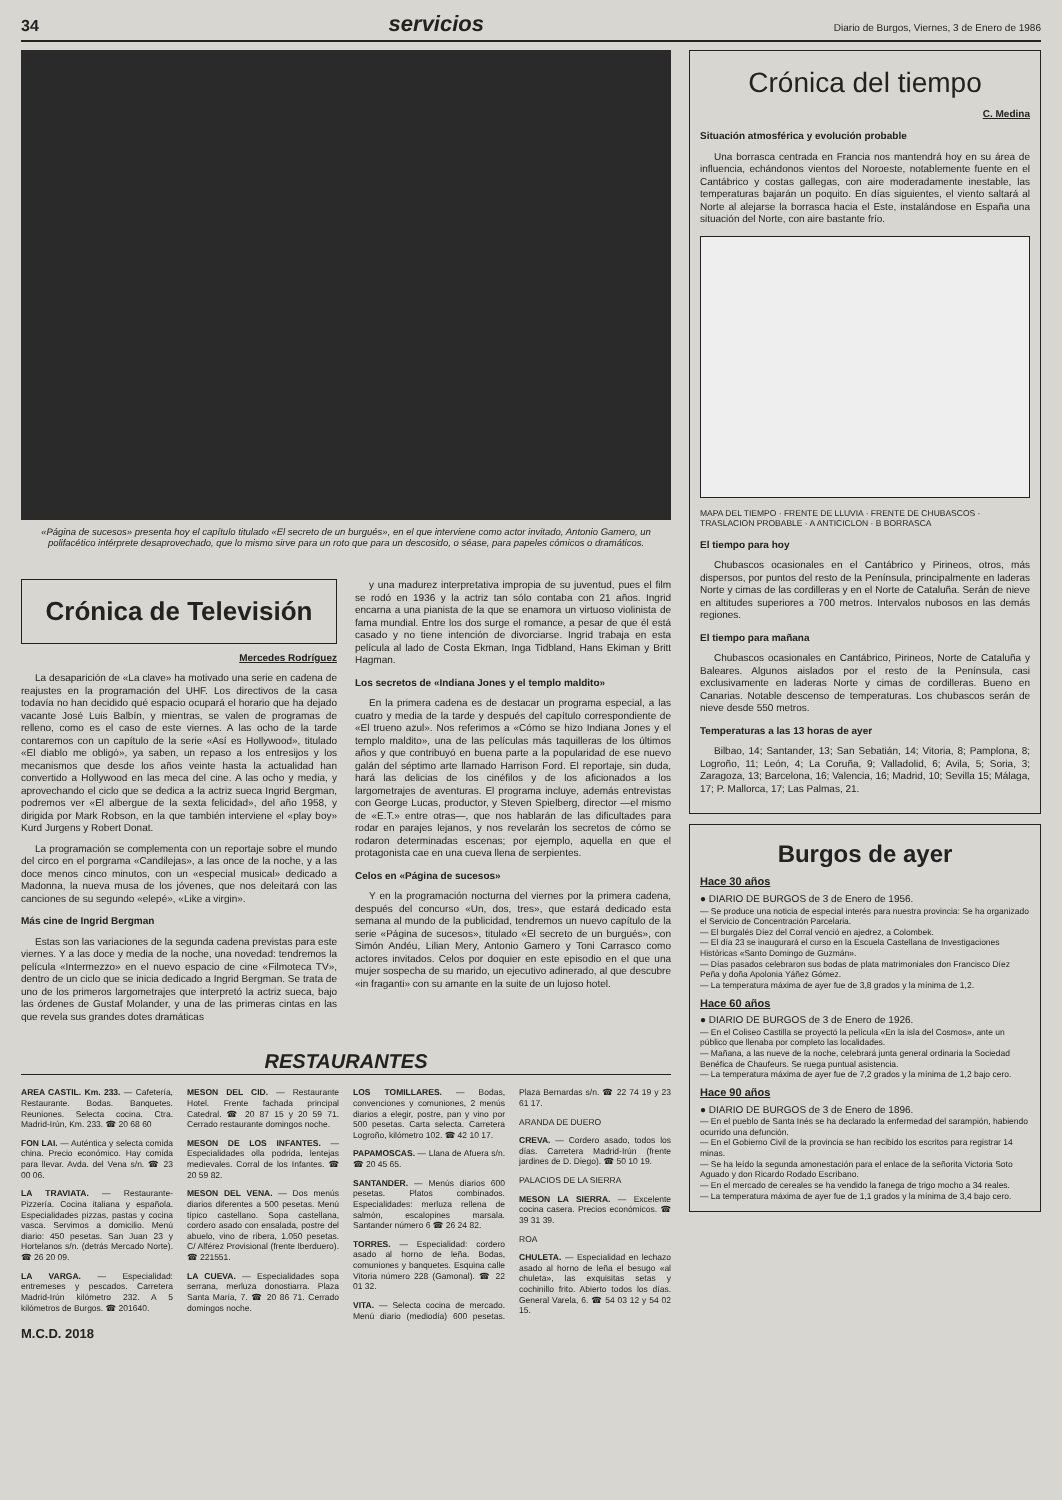34 servicios Diario de Burgos, Viernes, 3 de Enero de 1986
«Página de sucesos» presenta hoy el capítulo titulado «El secreto de un burgués», en el que interviene como actor invitado, Antonio Gamero, un polifacético intérprete desaprovechado, que lo mismo sirve para un roto que para un descosido, o séase, para papeles cómicos o dramáticos.
Crónica de Televisión
Mercedes Rodríguez
La desaparición de «La clave» ha motivado una serie en cadena de reajustes en la programación del UHF. Los directivos de la casa todavía no han decidido qué espacio ocupará el horario que ha dejado vacante José Luis Balbín, y mientras, se valen de programas de relleno, como es el caso de este viernes. A las ocho de la tarde contaremos con un capítulo de la serie «Así es Hollywood», titulado «El diablo me obligó», ya saben, un repaso a los entresijos y los mecanismos que desde los años veinte hasta la actualidad han convertido a Hollywood en las meca del cine. A las ocho y media, y aprovechando el ciclo que se dedica a la actriz sueca Ingrid Bergman, podremos ver «El albergue de la sexta felicidad», del año 1958, y dirigida por Mark Robson, en la que también interviene el «play boy» Kurd Jurgens y Robert Donat.
La programación se complementa con un reportaje sobre el mundo del circo en el porgrama «Candilejas», a las once de la noche, y a las doce menos cinco minutos, con un «especial musical» dedicado a Madonna, la nueva musa de los jóvenes, que nos deleitará con las canciones de su segundo «elepé», «Like a virgin».
Más cine de Ingrid Bergman
Estas son las variaciones de la segunda cadena previstas para este viernes. Y a las doce y media de la noche, una novedad: tendremos la película «Intermezzo» en el nuevo espacio de cine «Filmoteca TV», dentro de un ciclo que se inicia dedicado a Ingrid Bergman. Se trata de uno de los primeros largometrajes que interpretó la actriz sueca, bajo las órdenes de Gustaf Molander, y una de las primeras cintas en las que revela sus grandes dotes dramáticas
y una madurez interpretativa impropia de su juventud, pues el film se rodó en 1936 y la actriz tan sólo contaba con 21 años. Ingrid encarna a una pianista de la que se enamora un virtuoso violinista de fama mundial. Entre los dos surge el romance, a pesar de que él está casado y no tiene intención de divorciarse. Ingrid trabaja en esta película al lado de Costa Ekman, Inga Tidbland, Hans Ekiman y Britt Hagman.
Los secretos de «Indiana Jones y el templo maldito»
En la primera cadena es de destacar un programa especial, a las cuatro y media de la tarde y después del capítulo correspondiente de «El trueno azul». Nos referimos a «Cómo se hizo Indiana Jones y el templo maldito», una de las películas más taquilleras de los últimos años y que contribuyó en buena parte a la popularidad de ese nuevo galán del séptimo arte llamado Harrison Ford. El reportaje, sin duda, hará las delicias de los cinéfilos y de los aficionados a los largometrajes de aventuras. El programa incluye, además entrevistas con George Lucas, productor, y Steven Spielberg, director —el mismo de «E.T.» entre otras—, que nos hablarán de las dificultades para rodar en parajes lejanos, y nos revelarán los secretos de cómo se rodaron determinadas escenas; por ejemplo, aquella en que el protagonista cae en una cueva llena de serpientes.
Celos en «Página de sucesos»
Y en la programación nocturna del viernes por la primera cadena, después del concurso «Un, dos, tres», que estará dedicado esta semana al mundo de la publicidad, tendremos un nuevo capítulo de la serie «Página de sucesos», titulado «El secreto de un burgués», con Simón Andéu, Lilian Mery, Antonio Gamero y Toni Carrasco como actores invitados. Celos por doquier en este episodio en el que una mujer sospecha de su marido, un ejecutivo adinerado, al que descubre «in fraganti» con su amante en la suite de un lujoso hotel.
RESTAURANTES
AREA CASTIL. Km. 233. — Cafetería, Restaurante. Bodas. Banquetes. Reuniones. Selecta cocina. Ctra. Madrid-Irún, Km. 233. ☎ 20 68 60
FON LAI. — Auténtica y selecta comida china. Precio económico. Hay comida para llevar. Avda. del Vena s/n. ☎ 23 00 06.
LA TRAVIATA. — Restaurante-Pizzería. Cocina italiana y española. Especialidades pizzas, pastas y cocina vasca. Servimos a domicilio. Menú diario: 450 pesetas. San Juan 23 y Hortelanos s/n. (detrás Mercado Norte). ☎ 26 20 09.
LA VARGA. — Especialidad: entremeses y pescados. Carretera Madrid-Irún kilómetro 232. A 5 kilómetros de Burgos. ☎ 201640.
MESON DEL CID. — Restaurante Hotel. Frente fachada principal Catedral. ☎ 20 87 15 y 20 59 71. Cerrado restaurante domingos noche.
MESON DE LOS INFANTES. — Especialidades olla podrida, lentejas medievales. Corral de los Infantes. ☎ 20 59 82.
MESON DEL VENA. — Dos menús diarios diferentes a 500 pesetas. Menú típico castellano. Sopa castellana, cordero asado con ensalada, postre del abuelo, vino de ribera, 1.050 pesetas. C/ Alférez Provisional (frente Iberduero). ☎ 221551.
LA CUEVA. — Especialidades sopa serrana, merluza donostiarra. Plaza Santa María, 7. ☎ 20 86 71. Cerrado domingos noche.
LOS TOMILLARES. — Bodas, convenciones y comuniones, 2 menús diarios a elegir, postre, pan y vino por 500 pesetas. Carta selecta. Carretera Logroño, kilómetro 102. ☎ 42 10 17.
PAPAMOSCAS. — Llana de Afuera s/n. ☎ 20 45 65.
SANTANDER. — Menús diarios 600 pesetas. Platos combinados. Especialidades: merluza rellena de salmón, escalopines marsala. Santander número 6 ☎ 26 24 82.
TORRES. — Especialidad: cordero asado al horno de leña. Bodas, comuniones y banquetes. Esquina calle Vitoria número 228 (Gamonal). ☎ 22 01 32.
VITA. — Selecta cocina de mercado. Menú diario (mediodía) 600 pesetas. Plaza Bernardas s/n. ☎ 22 74 19 y 23 61 17.
ARANDA DE DUERO
CREVA. — Cordero asado, todos los días. Carretera Madrid-Irún (frente jardines de D. Diego). ☎ 50 10 19.
PALACIOS DE LA SIERRA
MESON LA SIERRA. — Excelente cocina casera. Precios económicos. ☎ 39 31 39.
ROA
CHULETA. — Especialidad en lechazo asado al horno de leña el besugo «al chuleta», las exquisitas setas y cochinillo frito. Abierto todos los días. General Varela, 6. ☎ 54 03 12 y 54 02 15.
M.C.D. 2018
Crónica del tiempo
C. Medina
Situación atmosférica y evolución probable
Una borrasca centrada en Francia nos mantendrá hoy en su área de influencia, echándonos vientos del Noroeste, notablemente fuente en el Cantábrico y costas gallegas, con aire moderadamente inestable, las temperaturas bajarán un poquito. En días siguientes, el viento saltará al Norte al alejarse la borrasca hacia el Este, instalándose en España una situación del Norte, con aire bastante frío.
MAPA DEL TIEMPO · FRENTE DE LLUVIA · FRENTE DE CHUBASCOS · TRASLACION PROBABLE · A ANTICICLON · B BORRASCA
El tiempo para hoy
Chubascos ocasionales en el Cantábrico y Pirineos, otros, más dispersos, por puntos del resto de la Península, principalmente en laderas Norte y cimas de las cordilleras y en el Norte de Cataluña. Serán de nieve en altitudes superiores a 700 metros. Intervalos nubosos en las demás regiones.
El tiempo para mañana
Chubascos ocasionales en Cantábrico, Pirineos, Norte de Cataluña y Baleares. Algunos aislados por el resto de la Península, casi exclusivamente en laderas Norte y cimas de cordilleras. Bueno en Canarias. Notable descenso de temperaturas. Los chubascos serán de nieve desde 550 metros.
Temperaturas a las 13 horas de ayer
Bilbao, 14; Santander, 13; San Sebatián, 14; Vitoria, 8; Pamplona, 8; Logroño, 11; León, 4; La Coruña, 9; Valladolid, 6; Avila, 5; Soria, 3; Zaragoza, 13; Barcelona, 16; Valencia, 16; Madrid, 10; Sevilla 15; Málaga, 17; P. Mallorca, 17; Las Palmas, 21.
Burgos de ayer
Hace 30 años
● DIARIO DE BURGOS de 3 de Enero de 1956.
— Se produce una noticia de especial interés para nuestra provincia: Se ha organizado el Servicio de Concentración Parcelaria.
— El burgalés Díez del Corral venció en ajedrez, a Colombek.
— El día 23 se inaugurará el curso en la Escuela Castellana de Investigaciones Históricas «Santo Domingo de Guzmán».
— Días pasados celebraron sus bodas de plata matrimoniales don Francisco Díez Peña y doña Apolonia Yáñez Gómez.
— La temperatura máxima de ayer fue de 3,8 grados y la mínima de 1,2.
Hace 60 años
● DIARIO DE BURGOS de 3 de Enero de 1926.
— En el Coliseo Castilla se proyectó la película «En la isla del Cosmos», ante un público que llenaba por completo las localidades.
— Mañana, a las nueve de la noche, celebrará junta general ordinaria la Sociedad Benéfica de Chaufeurs. Se ruega puntual asistencia.
— La temperatura máxima de ayer fue de 7,2 grados y la mínima de 1,2 bajo cero.
Hace 90 años
● DIARIO DE BURGOS de 3 de Enero de 1896.
— En el pueblo de Santa Inés se ha declarado la enfermedad del sarampión, habiendo ocurrido una defunción.
— En el Gobierno Civil de la provincia se han recibido los escritos para registrar 14 minas.
— Se ha leído la segunda amonestación para el enlace de la señorita Victoria Soto Aguado y don Ricardo Rodado Escribano.
— En el mercado de cereales se ha vendido la fanega de trigo mocho a 34 reales.
— La temperatura máxima de ayer fue de 1,1 grados y la mínima de 3,4 bajo cero.